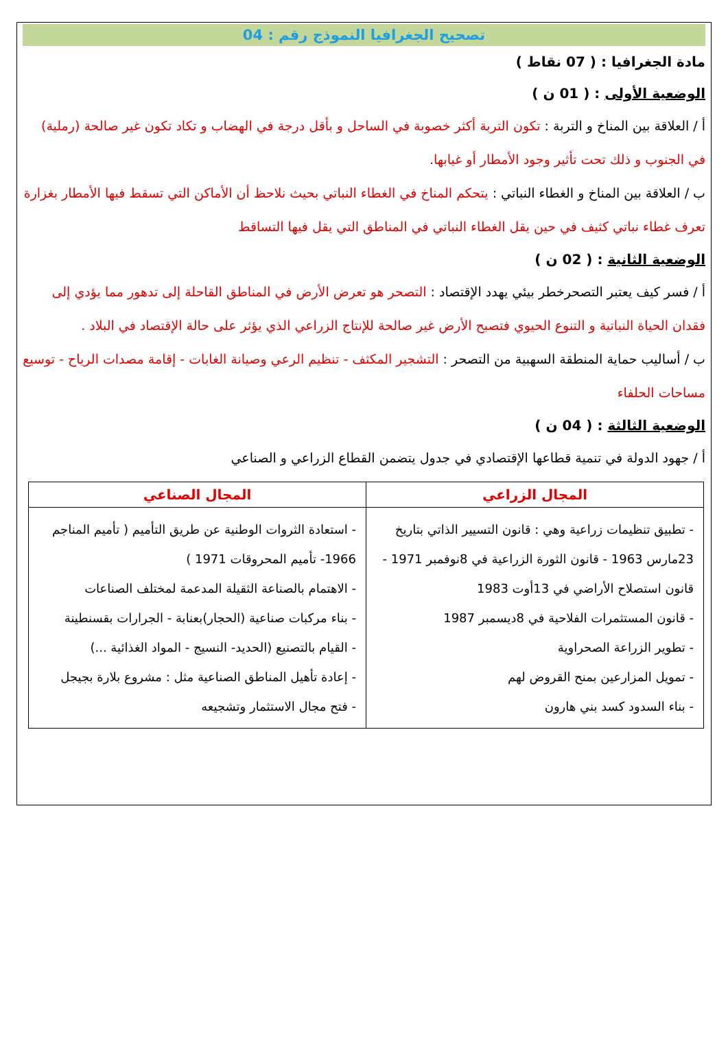تصحيح الجغرافيا النموذج رقم : 04
مادة الجغرافيا : ( 07 نقاط )
الوضعية الأولى : ( 01 ن )
أ / العلاقة بين المناخ و التربة : تكون التربة أكثر خصوبة في الساحل و بأقل درجة في الهضاب و تكاد تكون غير صالحة (رملية) في الجنوب و ذلك تحت تأثير وجود الأمطار أو غيابها.
ب / العلاقة بين المناخ و الغطاء النباتي : يتحكم المناخ في الغطاء النباتي بحيث نلاحظ أن الأماكن التي تسقط فيها الأمطار بغزارة تعرف غطاء نباتي كثيف في حين يقل الغطاء النباتي في المناطق التي يقل فيها التساقط
الوضعية الثانية : ( 02 ن )
أ / فسر كيف يعتبر التصحرخطر بيئي يهدد الإقتصاد : التصحر هو تعرض الأرض في المناطق القاحلة إلى تدهور مما يؤدي إلى فقدان الحياة النباتية و التنوع الحيوي فتصبح الأرض غير صالحة للإنتاج الزراعي الذي يؤثر على حالة الإقتصاد في البلاد .
ب / أساليب حماية المنطقة السهبية من التصحر : التشجير المكثف - تنظيم الرعي وصيانة الغابات - إقامة مصدات الرياح - توسيع مساحات الحلفاء
الوضعية الثالثة : ( 04 ن )
أ / جهود الدولة في تنمية قطاعها الإقتصادي في جدول يتضمن القطاع الزراعي و الصناعي
| المجال الزراعي | المجال الصناعي |
| --- | --- |
| - تطبيق تنظيمات زراعية وهي : قانون التسيير الذاتي بتاريخ 23مارس 1963 - قانون الثورة الزراعية في 8نوفمبر 1971 - قانون استصلاح الأراضي في 13أوت 1983 - قانون المستثمرات الفلاحية في 8ديسمبر 1987 - تطوير الزراعة الصحراوية - تمويل المزارعين بمنح القروض لهم - بناء السدود كسد بني هارون | - استعادة الثروات الوطنية عن طريق التأميم ( تأميم المناجم 1966- تأميم المحروقات 1971 ) - الاهتمام بالصناعة الثقيلة المدعمة لمختلف الصناعات - بناء مركبات صناعية (الحجار)بعنابة - الجرارات بقسنطينة - القيام بالتصنيع (الحديد- النسيج - المواد الغذائية ...) - إعادة تأهيل المناطق الصناعية مثل : مشروع بلارة بجيجل - فتح مجال الاستثمار وتشجيعه |